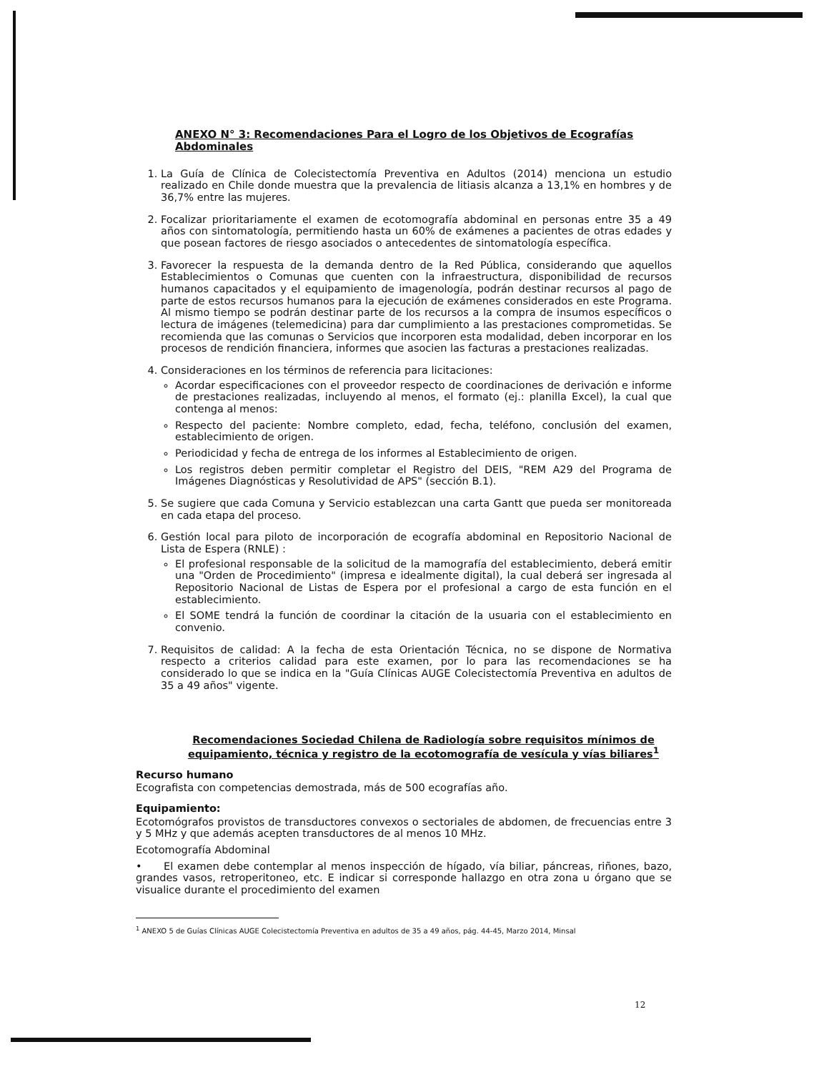ANEXO N° 3: Recomendaciones Para el Logro de los Objetivos de Ecografías Abdominales
1. La Guía de Clínica de Colecistectomía Preventiva en Adultos (2014) menciona un estudio realizado en Chile donde muestra que la prevalencia de litiasis alcanza a 13,1% en hombres y de 36,7% entre las mujeres.
2. Focalizar prioritariamente el examen de ecotomografía abdominal en personas entre 35 a 49 años con sintomatología, permitiendo hasta un 60% de exámenes a pacientes de otras edades y que posean factores de riesgo asociados o antecedentes de sintomatología específica.
3. Favorecer la respuesta de la demanda dentro de la Red Pública, considerando que aquellos Establecimientos o Comunas que cuenten con la infraestructura, disponibilidad de recursos humanos capacitados y el equipamiento de imagenología, podrán destinar recursos al pago de parte de estos recursos humanos para la ejecución de exámenes considerados en este Programa. Al mismo tiempo se podrán destinar parte de los recursos a la compra de insumos específicos o lectura de imágenes (telemedicina) para dar cumplimiento a las prestaciones comprometidas. Se recomienda que las comunas o Servicios que incorporen esta modalidad, deben incorporar en los procesos de rendición financiera, informes que asocien las facturas a prestaciones realizadas.
4. Consideraciones en los términos de referencia para licitaciones:
Acordar especificaciones con el proveedor respecto de coordinaciones de derivación e informe de prestaciones realizadas, incluyendo al menos, el formato (ej.: planilla Excel), la cual que contenga al menos:
Respecto del paciente: Nombre completo, edad, fecha, teléfono, conclusión del examen, establecimiento de origen.
Periodicidad y fecha de entrega de los informes al Establecimiento de origen.
Los registros deben permitir completar el Registro del DEIS, "REM A29 del Programa de Imágenes Diagnósticas y Resolutividad de APS" (sección B.1).
5. Se sugiere que cada Comuna y Servicio establezcan una carta Gantt que pueda ser monitoreada en cada etapa del proceso.
6. Gestión local para piloto de incorporación de ecografía abdominal en Repositorio Nacional de Lista de Espera (RNLE) :
El profesional responsable de la solicitud de la mamografía del establecimiento, deberá emitir una "Orden de Procedimiento" (impresa e idealmente digital), la cual deberá ser ingresada al Repositorio Nacional de Listas de Espera por el profesional a cargo de esta función en el establecimiento.
El SOME tendrá la función de coordinar la citación de la usuaria con el establecimiento en convenio.
7. Requisitos de calidad: A la fecha de esta Orientación Técnica, no se dispone de Normativa respecto a criterios calidad para este examen, por lo para las recomendaciones se ha considerado lo que se indica en la "Guía Clínicas AUGE Colecistectomía Preventiva en adultos de 35 a 49 años" vigente.
Recomendaciones Sociedad Chilena de Radiología sobre requisitos mínimos de equipamiento, técnica y registro de la ecotomografía de vesícula y vías biliares<sup>1</sup>
Recurso humano
Ecografista con competencias demostrada, más de 500 ecografías año.
Equipamiento:
Ecotomógrafos provistos de transductores convexos o sectoriales de abdomen, de frecuencias entre 3 y 5 MHz y que además acepten transductores de al menos 10 MHz.
Ecotomografía Abdominal
• El examen debe contemplar al menos inspección de hígado, vía biliar, páncreas, riñones, bazo, grandes vasos, retroperitoneo, etc. E indicar si corresponde hallazgo en otra zona u órgano que se visualice durante el procedimiento del examen
<sup>1</sup> ANEXO 5 de Guías Clínicas AUGE Colecistectomía Preventiva en adultos de 35 a 49 años, pág. 44-45, Marzo 2014, Minsal
12